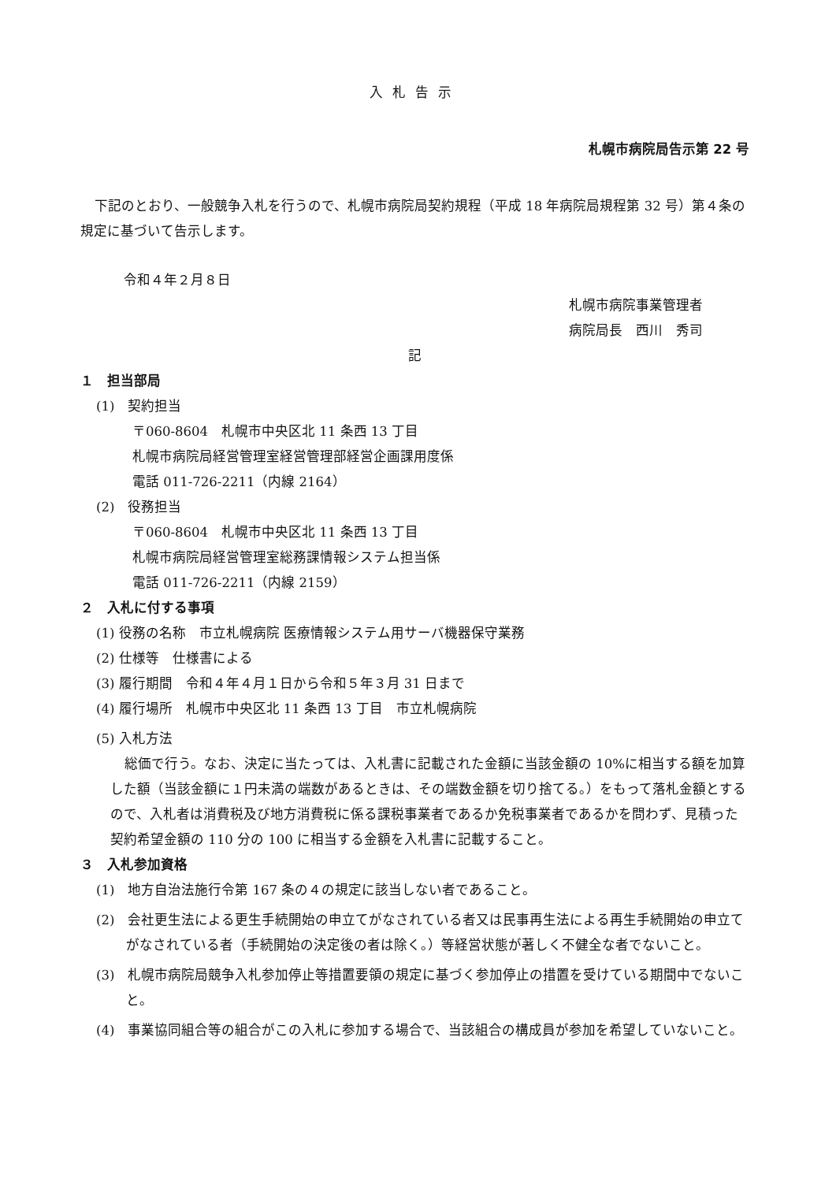入札告示
札幌市病院局告示第 22 号
下記のとおり、一般競争入札を行うので、札幌市病院局契約規程（平成 18 年病院局規程第 32 号）第４条の規定に基づいて告示します。
令和４年２月８日
札幌市病院事業管理者
病院局長　西川　秀司
記
１　担当部局
(1)　契約担当
〒060-8604　札幌市中央区北 11 条西 13 丁目
札幌市病院局経営管理室経営管理部経営企画課用度係
電話 011-726-2211（内線 2164）
(2)　役務担当
〒060-8604　札幌市中央区北 11 条西 13 丁目
札幌市病院局経営管理室総務課情報システム担当係
電話 011-726-2211（内線 2159）
２　入札に付する事項
(1) 役務の名称　市立札幌病院 医療情報システム用サーバ機器保守業務
(2) 仕様等　仕様書による
(3) 履行期間　令和４年４月１日から令和５年３月 31 日まで
(4) 履行場所　札幌市中央区北 11 条西 13 丁目　市立札幌病院
(5) 入札方法
総価で行う。なお、決定に当たっては、入札書に記載された金額に当該金額の 10%に相当する額を加算した額（当該金額に１円未満の端数があるときは、その端数金額を切り捨てる。）をもって落札金額とするので、入札者は消費税及び地方消費税に係る課税事業者であるか免税事業者であるかを問わず、見積った契約希望金額の 110 分の 100 に相当する金額を入札書に記載すること。
３　入札参加資格
(1)　地方自治法施行令第 167 条の４の規定に該当しない者であること。
(2)　会社更生法による更生手続開始の申立てがなされている者又は民事再生法による再生手続開始の申立てがなされている者（手続開始の決定後の者は除く。）等経営状態が著しく不健全な者でないこと。
(3)　札幌市病院局競争入札参加停止等措置要領の規定に基づく参加停止の措置を受けている期間中でないこと。
(4)　事業協同組合等の組合がこの入札に参加する場合で、当該組合の構成員が参加を希望していないこと。